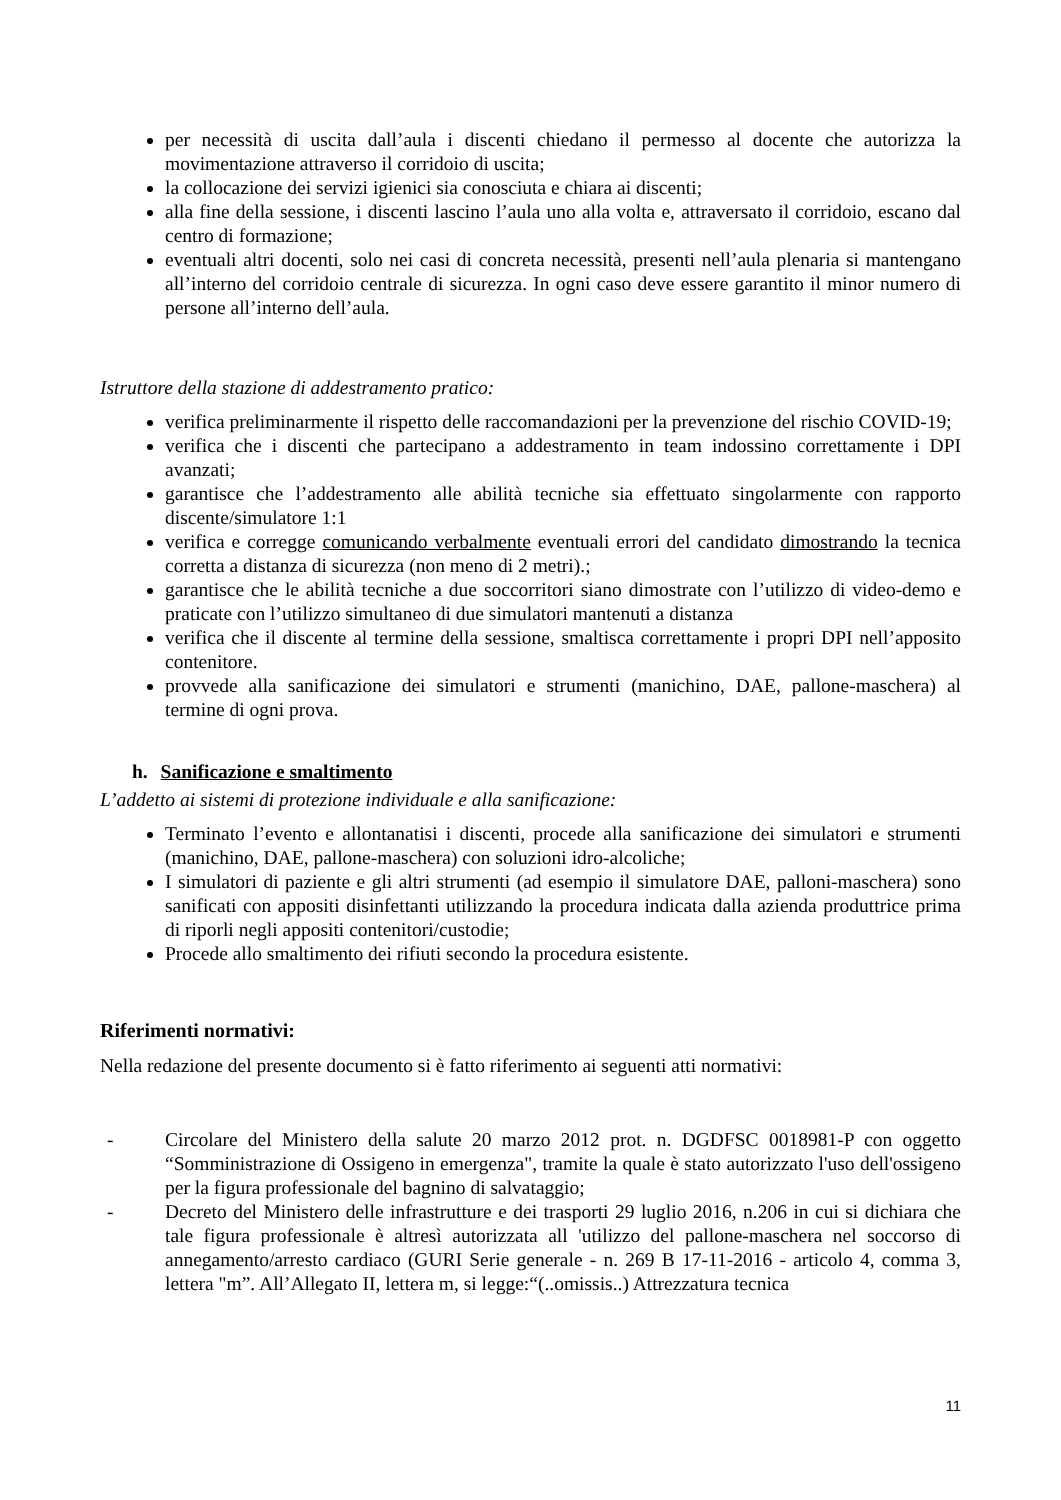per necessità di uscita dall’aula i discenti chiedano il permesso al docente che autorizza la movimentazione attraverso il corridoio di uscita;
la collocazione dei servizi igienici sia conosciuta e chiara ai discenti;
alla fine della sessione, i discenti lascino l’aula uno alla volta e, attraversato il corridoio, escano dal centro di formazione;
eventuali altri docenti, solo nei casi di concreta necessità, presenti nell’aula plenaria si mantengano all’interno del corridoio centrale di sicurezza. In ogni caso deve essere garantito il minor numero di persone all’interno dell’aula.
Istruttore della stazione di addestramento pratico:
verifica preliminarmente il rispetto delle raccomandazioni per la prevenzione del rischio COVID-19;
verifica che i discenti che partecipano a addestramento in team indossino correttamente i DPI avanzati;
garantisce che l’addestramento alle abilità tecniche sia effettuato singolarmente con rapporto discente/simulatore 1:1
verifica e corregge comunicando verbalmente eventuali errori del candidato dimostrando la tecnica corretta a distanza di sicurezza (non meno di 2 metri).;
garantisce che le abilità tecniche a due soccorritori siano dimostrate con l’utilizzo di video-demo e praticate con l’utilizzo simultaneo di due simulatori mantenuti a distanza
verifica che il discente al termine della sessione, smaltisca correttamente i propri DPI nell’apposito contenitore.
provvede alla sanificazione dei simulatori e strumenti (manichino, DAE, pallone-maschera) al termine di ogni prova.
h. Sanificazione e smaltimento
L’addetto ai sistemi di protezione individuale e alla sanificazione:
Terminato l’evento e allontanatisi i discenti, procede alla sanificazione dei simulatori e strumenti (manichino, DAE, pallone-maschera) con soluzioni idro-alcoliche;
I simulatori di paziente e gli altri strumenti (ad esempio il simulatore DAE, palloni-maschera) sono sanificati con appositi disinfettanti utilizzando la procedura indicata dalla azienda produttrice prima di riporli negli appositi contenitori/custodie;
Procede allo smaltimento dei rifiuti secondo la procedura esistente.
Riferimenti normativi:
Nella redazione del presente documento si è fatto riferimento ai seguenti atti normativi:
- Circolare del Ministero della salute 20 marzo 2012 prot. n. DGDFSC 0018981-P con oggetto “Somministrazione di Ossigeno in emergenza", tramite la quale è stato autorizzato l'uso dell'ossigeno per la figura professionale del bagnino di salvataggio;
- Decreto del Ministero delle infrastrutture e dei trasporti 29 luglio 2016, n.206 in cui si dichiara che tale figura professionale è altresì autorizzata all 'utilizzo del pallone-maschera nel soccorso di annegamento/arresto cardiaco (GURI Serie generale - n. 269 B 17-11-2016 - articolo 4, comma 3, lettera "m”. All’Allegato II, lettera m, si legge:“(..omissis..) Attrezzatura tecnica
11